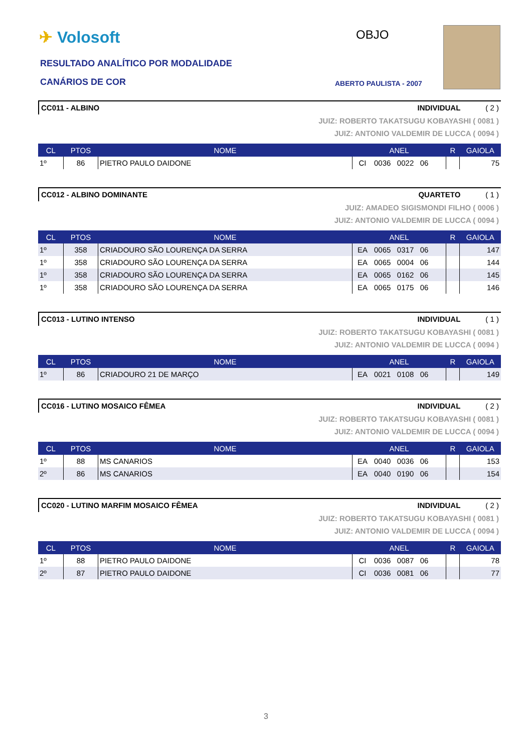✈ Volosoft
RESULTADO ANALÍTICO POR MODALIDADE
CANÁRIOS DE COR
OBJO
ABERTO PAULISTA - 2007
CC011 - ALBINO INDIVIDUAL ( 2 )
JUIZ: ROBERTO TAKATSUGU KOBAYASHI ( 0081 )
JUIZ: ANTONIO VALDEMIR DE LUCCA ( 0094 )
| CL | PTOS | NOME | ANEL | | R | GAIOLA |
| --- | --- | --- | --- | --- | --- | --- |
| 1º | 86 | PIETRO PAULO DAIDONE | CI | 0036 0022 06 | | 75 |
CC012 - ALBINO DOMINANTE QUARTETO ( 1 )
JUIZ: AMADEO SIGISMONDI FILHO ( 0006 )
JUIZ: ANTONIO VALDEMIR DE LUCCA ( 0094 )
| CL | PTOS | NOME | ANEL | | R | GAIOLA |
| --- | --- | --- | --- | --- | --- | --- |
| 1º | 358 | CRIADOURO SÃO LOURENÇA DA SERRA | EA | 0065 0317 06 | | 147 |
| 1º | 358 | CRIADOURO SÃO LOURENÇA DA SERRA | EA | 0065 0004 06 | | 144 |
| 1º | 358 | CRIADOURO SÃO LOURENÇA DA SERRA | EA | 0065 0162 06 | | 145 |
| 1º | 358 | CRIADOURO SÃO LOURENÇA DA SERRA | EA | 0065 0175 06 | | 146 |
CC013 - LUTINO INTENSO INDIVIDUAL ( 1 )
JUIZ: ROBERTO TAKATSUGU KOBAYASHI ( 0081 )
JUIZ: ANTONIO VALDEMIR DE LUCCA ( 0094 )
| CL | PTOS | NOME | ANEL | | R | GAIOLA |
| --- | --- | --- | --- | --- | --- | --- |
| 1º | 86 | CRIADOURO 21 DE MARÇO | EA | 0021 0108 06 | | 149 |
CC016 - LUTINO MOSAICO FÊMEA INDIVIDUAL ( 2 )
JUIZ: ROBERTO TAKATSUGU KOBAYASHI ( 0081 )
JUIZ: ANTONIO VALDEMIR DE LUCCA ( 0094 )
| CL | PTOS | NOME | ANEL | | R | GAIOLA |
| --- | --- | --- | --- | --- | --- | --- |
| 1º | 88 | MS CANARIOS | EA | 0040 0036 06 | | 153 |
| 2º | 86 | MS CANARIOS | EA | 0040 0190 06 | | 154 |
CC020 - LUTINO MARFIM MOSAICO FÊMEA INDIVIDUAL ( 2 )
JUIZ: ROBERTO TAKATSUGU KOBAYASHI ( 0081 )
JUIZ: ANTONIO VALDEMIR DE LUCCA ( 0094 )
| CL | PTOS | NOME | ANEL | | R | GAIOLA |
| --- | --- | --- | --- | --- | --- | --- |
| 1º | 88 | PIETRO PAULO DAIDONE | CI | 0036 0087 06 | | 78 |
| 2º | 87 | PIETRO PAULO DAIDONE | CI | 0036 0081 06 | | 77 |
3